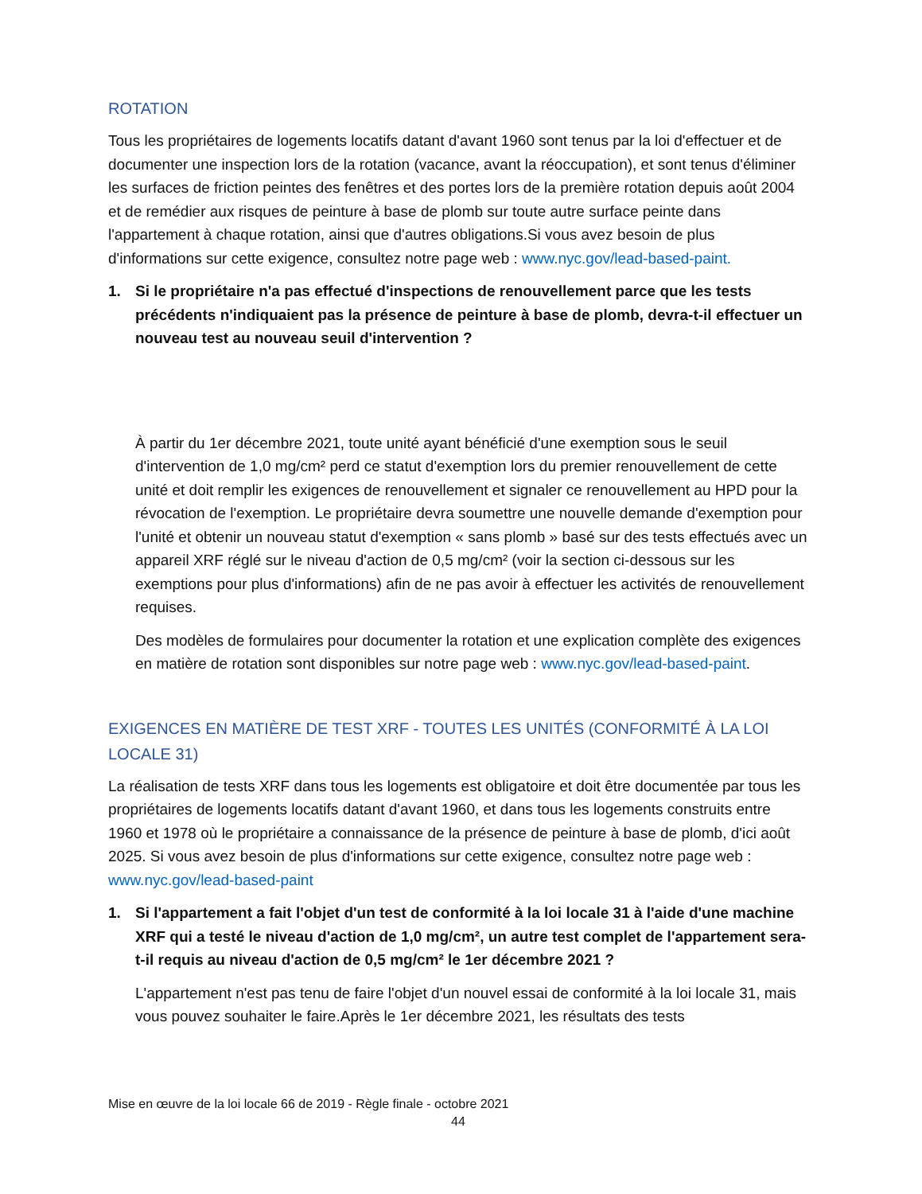ROTATION
Tous les propriétaires de logements locatifs datant d'avant 1960 sont tenus par la loi d'effectuer et de documenter une inspection lors de la rotation (vacance, avant la réoccupation), et sont tenus d'éliminer les surfaces de friction peintes des fenêtres et des portes lors de la première rotation depuis août 2004 et de remédier aux risques de peinture à base de plomb sur toute autre surface peinte dans l'appartement à chaque rotation, ainsi que d'autres obligations.Si vous avez besoin de plus d'informations sur cette exigence, consultez notre page web : www.nyc.gov/lead-based-paint.
1. Si le propriétaire n'a pas effectué d'inspections de renouvellement parce que les tests précédents n'indiquaient pas la présence de peinture à base de plomb, devra-t-il effectuer un nouveau test au nouveau seuil d'intervention ?
À partir du 1er décembre 2021, toute unité ayant bénéficié d'une exemption sous le seuil d'intervention de 1,0 mg/cm² perd ce statut d'exemption lors du premier renouvellement de cette unité et doit remplir les exigences de renouvellement et signaler ce renouvellement au HPD pour la révocation de l'exemption. Le propriétaire devra soumettre une nouvelle demande d'exemption pour l'unité et obtenir un nouveau statut d'exemption « sans plomb » basé sur des tests effectués avec un appareil XRF réglé sur le niveau d'action de 0,5 mg/cm² (voir la section ci-dessous sur les exemptions pour plus d'informations) afin de ne pas avoir à effectuer les activités de renouvellement requises.
Des modèles de formulaires pour documenter la rotation et une explication complète des exigences en matière de rotation sont disponibles sur notre page web : www.nyc.gov/lead-based-paint.
EXIGENCES EN MATIÈRE DE TEST XRF - TOUTES LES UNITÉS (CONFORMITÉ À LA LOI LOCALE 31)
La réalisation de tests XRF dans tous les logements est obligatoire et doit être documentée par tous les propriétaires de logements locatifs datant d'avant 1960, et dans tous les logements construits entre 1960 et 1978 où le propriétaire a connaissance de la présence de peinture à base de plomb, d'ici août 2025. Si vous avez besoin de plus d'informations sur cette exigence, consultez notre page web : www.nyc.gov/lead-based-paint
1. Si l'appartement a fait l'objet d'un test de conformité à la loi locale 31 à l'aide d'une machine XRF qui a testé le niveau d'action de 1,0 mg/cm², un autre test complet de l'appartement sera-t-il requis au niveau d'action de 0,5 mg/cm² le 1er décembre 2021 ?
L'appartement n'est pas tenu de faire l'objet d'un nouvel essai de conformité à la loi locale 31, mais vous pouvez souhaiter le faire.Après le 1er décembre 2021, les résultats des tests
Mise en œuvre de la loi locale 66 de 2019 - Règle finale - octobre 2021
44